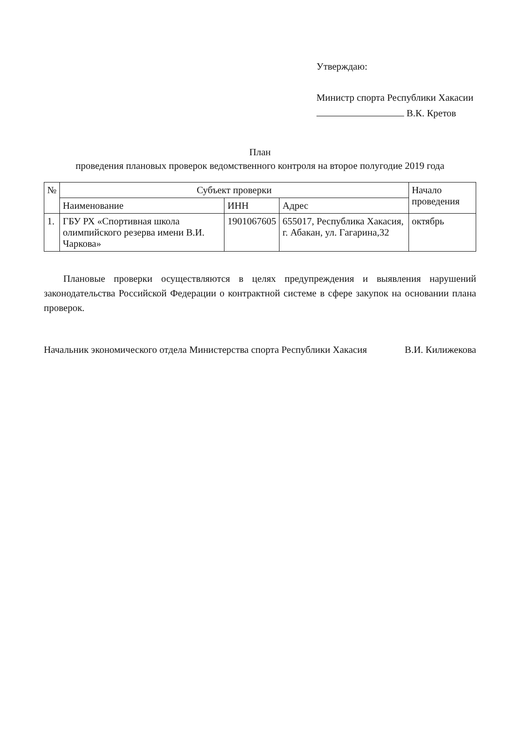Утверждаю:
Министр спорта Республики Хакасии
В.К. Кретов
План
проведения плановых проверок ведомственного контроля на второе полугодие 2019 года
| № | Субъект проверки | | | Начало проведения |
| --- | --- | --- | --- | --- |
| | Наименование | ИНН | Адрес | |
| 1. | ГБУ РХ «Спортивная школа олимпийского резерва имени В.И. Чаркова» | 1901067605 | 655017, Республика Хакасия, г. Абакан, ул. Гагарина,32 | октябрь |
Плановые проверки осуществляются в целях предупреждения и выявления нарушений законодательства Российской Федерации о контрактной системе в сфере закупок на основании плана проверок.
Начальник экономического отдела Министерства спорта Республики Хакасия В.И. Килижекова